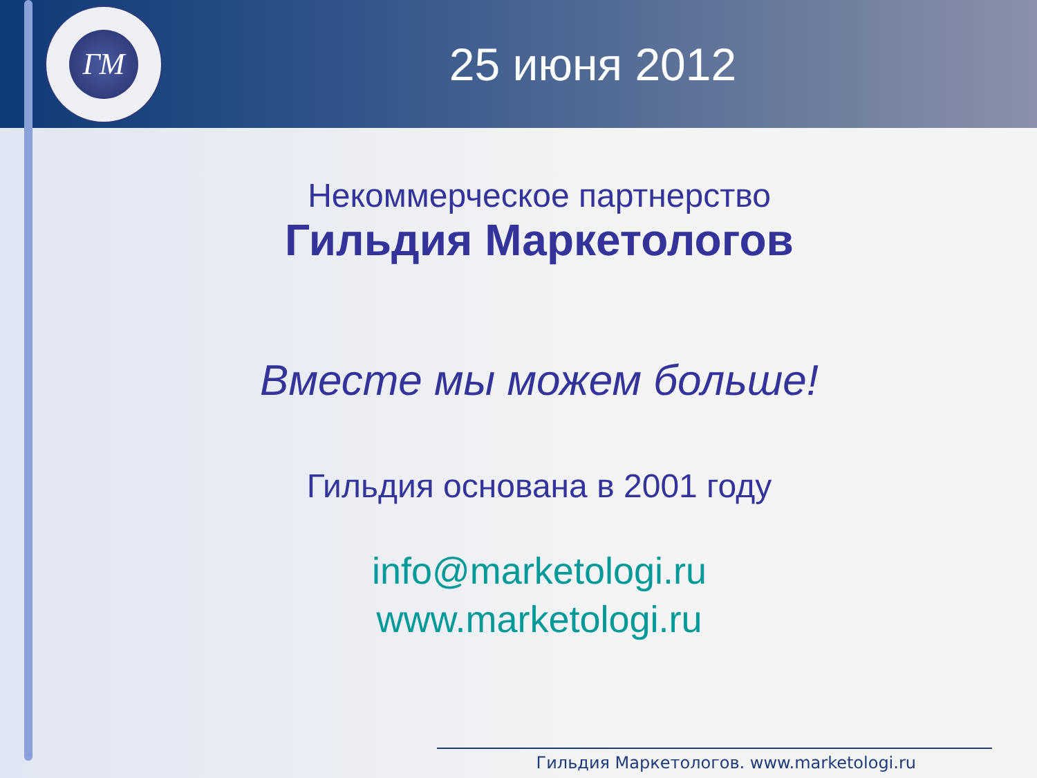ГМ
25 июня 2012
Некоммерческое партнерство
Гильдия Маркетологов
Вместе мы можем больше!
Гильдия основана в 2001 году
info@marketologi.ru
www.marketologi.ru
Гильдия Маркетологов. www.marketologi.ru